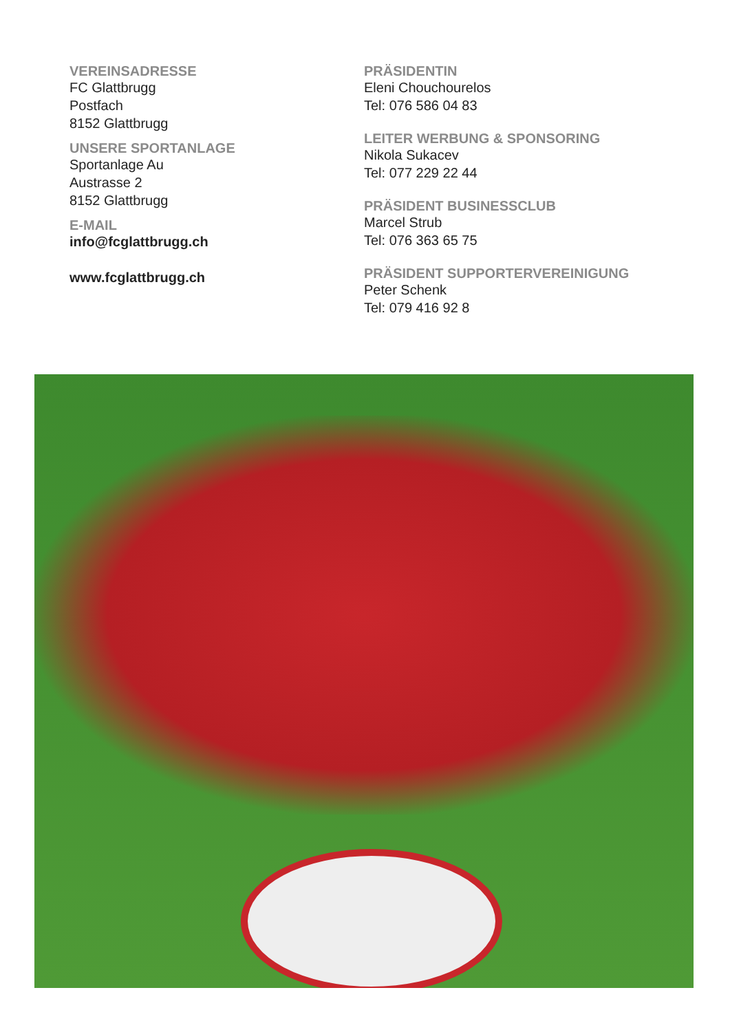VEREINSADRESSE
FC Glattbrugg
Postfach
8152 Glattbrugg
UNSERE SPORTANLAGE
Sportanlage Au
Austrasse 2
8152 Glattbrugg
E-MAIL
info@fcglattbrugg.ch
www.fcglattbrugg.ch
PRÄSIDENTIN
Eleni Chouchourelos
Tel: 076 586 04 83
LEITER WERBUNG & SPONSORING
Nikola Sukacev
Tel: 077 229 22 44
PRÄSIDENT BUSINESSCLUB
Marcel Strub
Tel: 076 363 65 75
PRÄSIDENT SUPPORTERVEREINIGUNG
Peter Schenk
Tel: 079 416 92 8